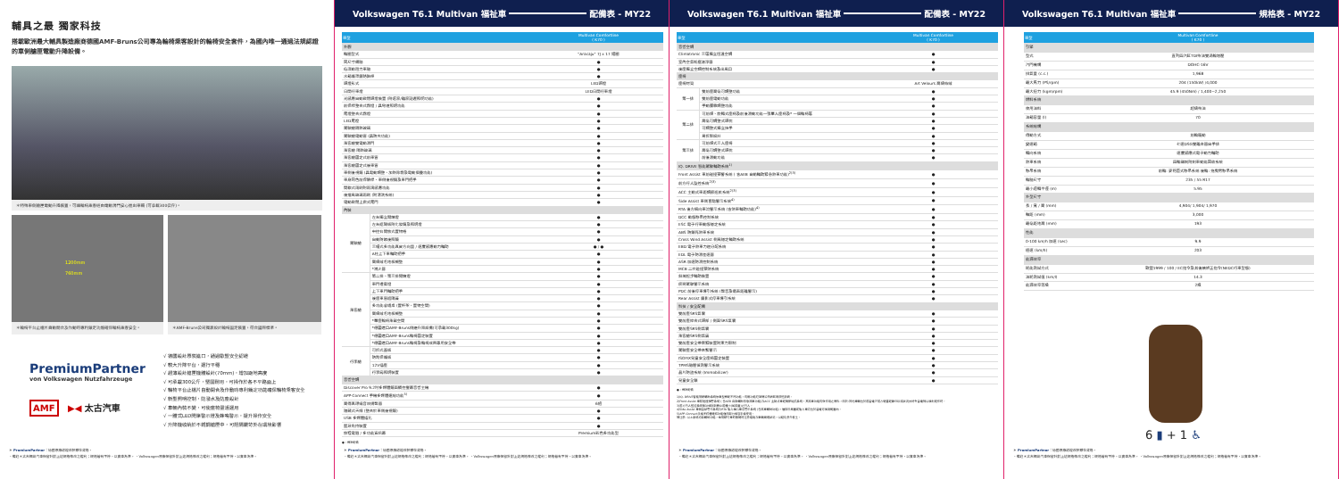輔具之最 獨家科技
搭載歐洲最大輔具製造廠商德國AMF-Bruns公司專為輪椅乘客設計的輪椅安全套件，為國內唯一通過法規認證的車側艙匣電動升降設備。
＊特殊車側艙匣電動升降裝置，可讓輪椅乘客經由電動滑門安心進出車輛 (可承載300公斤)。
1200mm
760mm
＊輪椅平台止檔片自動開合及作動時專利鎖定功能確保輪椅乘客安全。
＊AMF-Bruns公司獨家設計輪椅固定裝置，符合國際標準。
PremiumPartner
von Volkswagen Nutzfahrzeuge
AMF ▶◀ 太古汽車
√ 德國設計原裝進口，通過歐盟安全認證
√ 較大升降平台，運行平穩
√ 超薄設計艙匣機體設計(70mm)，增加距地高度
√ 可承載300公斤，堅固耐用，可操作於各不平路面上
√ 輪椅平台止檔片自動開合及作動時專利鎖定功能確保輪椅乘客安全
√ 新型照明控制，防潑水及防塵設計
√ 車輛內裝不變，可使座椅靈活運用
√ 一體式LED閃爍警示燈及蜂鳴警示，提升操作安全
√ 升降機收納於不銹鋼艙匣中，可阻隔嚴苛外在環境影響
＊ PremiumPartner：德國原廠認證改裝夥伴資格。
・備註＊太古標誌汽車保留針對上述規格修改之權利；規格若有不符，以實車為準。 ・Volkswagen原廠保留針對上述規格修改之權利；規格若有不符，以實車為準。
Volkswagen T6.1 Multivan 福祉車 配備表 - MY22
| 車型 | | Multivan Comfortline ( K70 ) |
| --- | --- | --- |
| 外觀 | | |
| 輪圈型式 | | "Aracaju" 7J x 17 鋁圈 |
| 同尺寸備胎 | | ● |
| 低滾動阻力車胎 | | ● |
| 水箱護罩鍍鉻飾條 | | ● |
| 頭燈形式 | | LED頭燈 |
| 日間行車燈 | | LED日間行車燈 |
| 光感應自動啟閉頭燈裝置 (附返家/離家延遲照明功能) | | ● |
| 前保桿整合式霧燈 / 具彎道照明功能 | | ● |
| 尾燈整合式霧燈 | | ● |
| LED尾燈 | | ● |
| 駕駛艙隔熱玻璃 | | ● |
| 駕駛艙電動窗 (具防夾功能) | | ● |
| 乘客艙雙電動滑門 | | ● |
| 乘客艙 隔熱玻璃 | | ● |
| 乘客艙固定式前車窗 | | ● |
| 乘客艙固定式後車窗 | | ● |
| 車側後視鏡 (具電動調整、加熱除霧及電動摺疊功能) | | ● |
| 車身同色前保險桿、車側後視鏡及車門把手 | | ● |
| 間歇式雨刷附雨滴感應功能 | | ● |
| 後擋風玻璃雨刷 (附清洗系統) | | ● |
| 電動啟閉上掀式尾門 | | ● |
| 內裝 | | |
| 駕駛艙 | 左右獨立閱讀燈 | ● |
| | 左右遮陽板附化妝鏡及照明燈 | ● |
| | 中控台開放式置物格 | ● |
| | 自動防眩後照鏡 | ● |
| | 三幅式多功能真皮方向盤 / 速度感應動力輔助 | ● / ● |
| | A柱上下車輔助把手 | ● |
| | 高級絨毛地板襯墊 | ● |
| | *滅火器 | ● |
| 乘客艙 | 第二排、第三排閱讀燈 | ● |
| | 車門禮賓燈 | ● |
| | 上下車門輔助把手 | ● |
| | 後座車窗遮陽簾 | ● |
| | 多功能會議桌 (置杯架、置物空間) | ● |
| | 高級絨毛地板襯墊 | ● |
| | *單座輪椅乘載空間 | ● |
| | *德國進口AMF-Bruns側邊升降設備(可承載300kg) | ● |
| | *德國進口AMF-Bruns輪椅固定裝置 | ● |
| | *德國進口AMF-Bruns輪椅及輪椅成員專用安全帶 | ● |
| 行李艙 | 可拆式蓋板 | ● |
| | 防刮保護板 | ● |
| | 12V插座 | ● |
| | 行李廂照明裝置 | ● |
| 音響空調 | | |
| Discover Pro 9.2吋多媒體鏡面觸控螢幕音響主機 | | ● |
| APP-Connect 手機多媒體連結功能<sup>5)</sup> | | ● |
| 高傳真環繞音效揚聲器 | | 6組 |
| 隱藏式天線 (整合於車側後視鏡) | | ● |
| USB 多媒體插孔 | | ● |
| 藍牙免持裝置 | | ● |
| 旅程電腦 / 多功能資訊幕 | | Premium彩色多功能型 |
● : 標準配備
＊ PremiumPartner：德國原廠認證改裝夥伴資格。
・備註＊太古標誌汽車保留針對上述規格修改之權利；規格若有不符，以實車為準。 ・Volkswagen原廠保留針對上述規格修改之權利；規格若有不符，以實車為準。
Volkswagen T6.1 Multivan 福祉車 配備表 - MY22
| 車型 | | Multivan Comfortline ( K70 ) |
| --- | --- | --- |
| 音響空調 | | |
| Climatronic 三區獨立恆溫空調 | | ● |
| 室內空氣粉塵濾淨器 | | ● |
| 後座獨立空調控制系統及出風口 | | ● |
| 座椅 | | |
| 座椅材質 | | Art Velours 高級絲絨 |
| 第一排 | 雙前座高低可調整功能 | ● |
| | 雙前座電動功能 | ● |
| | 手動腰靠調整功能 | ● |
| 第二排 | 可前傾、旋轉式座椅及前後滑動功能一張單人座椅及* 一個輪椅區 | ● |
| | 高低可調整式頭枕 | ● |
| | 可調整式獨立扶手 | ● |
| | 易拆卸設計 | ● |
| 第三排 | 可前傾式三人座椅 | ● |
| | 高低可調整式頭枕 | ● |
| | 前後滑動功能 | ● |
| IQ. DRIVE 智能駕駛輔助系統<sup>1)</sup> | | |
| Front Assist 車前碰撞預警系統 ( 含AEB 自動輔助緊急煞車功能)<sup>2)3)</sup> | | ● |
| 前方行人監控系統<sup>2)3)</sup> | | ● |
| ACC 主動式車距調節巡航系統<sup>2)3)</sup> | | ● |
| Side Assist 車側盲點警示系統<sup>4)</sup> | | ● |
| RTA 後方橫向車流警示系統 (含煞車輔助功能)<sup>4)</sup> | | ● |
| DCC 動態懸吊控制系統 | | ● |
| ESC 電子行車動態穩定系統 | | ● |
| ABS 防鎖死煞車系統 | | ● |
| Cross Wind Assist 側風穩定輔助系統 | | ● |
| EBD 電子煞車力道分配系統 | | ● |
| EDL 電子防滑差速器 | | ● |
| ASR 加速防滑控制系統 | | ● |
| MCB 二次碰撞預煞系統 | | ● |
| 斜坡起步輔助裝置 | | ● |
| 疲勞駕駛警示系統 | | ● |
| PDC 前後停車導引系統 (聲音及儀表距離警示) | | ● |
| Rear Assist 廣影式停車導引系統 | | ● |
| 科技 / 安全配備 | | |
| 雙前座SRS氣囊 | | ● |
| 雙前座綜合式頭部 / 側面SRS氣囊 | | ● |
| 雙前座SRS側氣囊 | | ● |
| 乘客艙SRS側氣簾 | | ● |
| 雙前座安全帶束緊裝置附束力限制 | | ● |
| 駕駛座安全帶未繫警示 | | ● |
| ISOFIX兒童安全座椅固定裝置 | | ● |
| TPMS胎壓偵測警示系統 | | ● |
| 晶片防盜系統 (Immobilizer) | | ● |
| 兒童安全鎖 | | ● |
● : 標準配備
1)IQ. DRIVE智能駕駛輔助系統依車型標配不同功能，有關功能選項請洽詢福斯商旅經銷商。
2)Front Assist 車前碰撞預警系統 ( 含AEB 自動輔助緊急煞車功能)及ACC 主動式車距調節巡航系統，其煞車功能有效作用之情形，限於:其他車輛位於前雷達正前方適當距離且環境狀況良好令雷達得以順利運作時。
3)前方行人監控系統無法偵測到靜止或體小(如孩童)之行人。
4)Side Assist 車側盲點警示系統及RTA 後方橫向車流警示系統 (含煞車輔助功能)，僅限於周圍或後方車流位於雷達可偵測範圍內。
5)APP-Connect手機多媒體連結功能僅限部分相容手機使用。
請注意: 以上系統均係輔助功能，故駕駛行車時應隨時注意道路及車輛周遭狀況，以避免意外發生。
＊ PremiumPartner：德國原廠認證改裝夥伴資格。
・備註＊太古標誌汽車保留針對上述規格修改之權利；規格若有不符，以實車為準。 ・Volkswagen原廠保留針對上述規格修改之權利；規格若有不符，以實車為準。
Volkswagen T6.1 Multivan 福祉車 規格表 - MY22
| 車型 | Multivan Comfortline ( K70 ) |
| --- | --- |
| 引擎 | |
| 型式 | 直列四汽缸TDI柴油雙渦輪增壓 |
| 汽門機構 | DOHC-16V |
| 排氣量 (c.c.) | 1,968 |
| 最大馬力 (PS/rpm) | 204 (150kW) /4,000 |
| 最大扭力 (kgm/rpm) | 45.9 (450Nm) / 1,400~2,250 |
| 燃料系統 | |
| 使用油料 | 超級柴油 |
| 油箱容量 (l) | 70 |
| 系統結構 | |
| 傳動方式 | 前輪驅動 |
| 變速箱 | 七速DSG雙離合器自手排 |
| 轉向系統 | 速度感應式電子動力輔助 |
| 煞車系統 | 四輪碟剎附剎車動能回收系統 |
| 懸吊系統 | 前輪: 麥花臣式懸吊系統 後輪: 拖曳臂懸吊系統 |
| 輪胎尺寸 | 235 / 55 R17 |
| 最小迴轉半徑 (m) | 5.95 |
| 外型尺寸 | |
| 長 / 寬 / 高 (mm) | 4,904/ 1,904/ 1,970 |
| 軸距 (mm) | 3,000 |
| 最低距地高 (mm) | 193 |
| 性能 | |
| 0-100 km/h 加速 (sec) | 9.9 |
| 極速 (km/h) | 203 |
| 能源效率 | |
| 耗能測試方式 | 歐盟1999 / 100 / EC指令及其後續修正指令(NEDC行車型態) |
| 油耗測試值 (km/l) | 14.3 |
| 能源效率等級 | 2級 |
6 ▮ + 1 ♿
＊ PremiumPartner：德國原廠認證改裝夥伴資格。
・備註＊太古標誌汽車保留針對上述規格修改之權利；規格若有不符，以實車為準。 ・Volkswagen原廠保留針對上述規格修改之權利；規格若有不符，以實車為準。